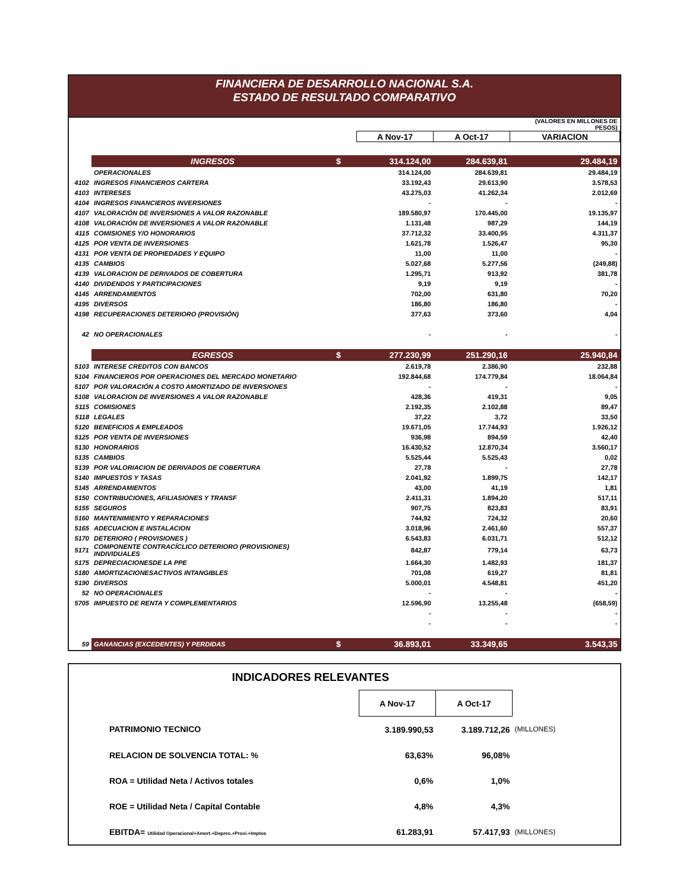FINANCIERA DE DESARROLLO NACIONAL S.A.
ESTADO DE RESULTADO COMPARATIVO
| | | | | | (VALORES EN MILLONES DE PESOS) |
| | | | A Nov-17 | A Oct-17 | VARIACION |
| | INGRESOS | $ | 314.124,00 | 284.639,81 | 29.484,19 |
| | OPERACIONALES | | 314.124,00 | 284.639,81 | 29.484,19 |
| 4102 | INGRESOS FINANCIEROS CARTERA | | 33.192,43 | 29.613,90 | 3.578,53 |
| 4103 | INTERESES | | 43.275,03 | 41.262,34 | 2.012,69 |
| 4104 | INGRESOS FINANCIEROS INVERSIONES | | - | - | - |
| 4107 | VALORACIÓN DE INVERSIONES A VALOR RAZONABLE | | 189.580,97 | 170.445,00 | 19.135,97 |
| 4108 | VALORACIÓN DE INVERSIONES A VALOR RAZONABLE | | 1.131,48 | 987,29 | 144,19 |
| 4115 | COMISIONES Y/O HONORARIOS | | 37.712,32 | 33.400,95 | 4.311,37 |
| 4125 | POR VENTA DE INVERSIONES | | 1.621,78 | 1.526,47 | 95,30 |
| 4131 | POR VENTA DE PROPIEDADES Y EQUIPO | | 11,00 | 11,00 | - |
| 4135 | CAMBIOS | | 5.027,68 | 5.277,56 | (249,88) |
| 4139 | VALORACION DE DERIVADOS DE COBERTURA | | 1.295,71 | 913,92 | 381,78 |
| 4140 | DIVIDENDOS Y PARTICIPACIONES | | 9,19 | 9,19 | - |
| 4145 | ARRENDAMIENTOS | | 702,00 | 631,80 | 70,20 |
| 4195 | DIVERSOS | | 186,80 | 186,80 | - |
| 4198 | RECUPERACIONES DETERIORO (PROVISIÓN) | | 377,63 | 373,60 | 4,04 |
| 42 | NO OPERACIONALES | | - | - | - |
| | EGRESOS | $ | 277.230,99 | 251.290,16 | 25.940,84 |
| 5103 | INTERESE CREDITOS CON BANCOS | | 2.619,78 | 2.386,90 | 232,88 |
| 5104 | FINANCIEROS POR OPERACIONES DEL MERCADO MONETARIO | | 192.844,68 | 174.779,84 | 18.064,84 |
| 5107 | POR VALORACIÓN A COSTO AMORTIZADO DE INVERSIONES | | - | - | - |
| 5108 | VALORACION DE INVERSIONES A VALOR RAZONABLE | | 428,36 | 419,31 | 9,05 |
| 5115 | COMISIONES | | 2.192,35 | 2.102,88 | 89,47 |
| 5118 | LEGALES | | 37,22 | 3,72 | 33,50 |
| 5120 | BENEFICIOS A EMPLEADOS | | 19.671,05 | 17.744,93 | 1.926,12 |
| 5125 | POR VENTA DE INVERSIONES | | 936,98 | 894,59 | 42,40 |
| 5130 | HONORARIOS | | 16.430,52 | 12.870,34 | 3.560,17 |
| 5135 | CAMBIOS | | 5.525,44 | 5.525,43 | 0,02 |
| 5139 | POR VALORIACION DE DERIVADOS DE COBERTURA | | 27,78 | - | 27,78 |
| 5140 | IMPUESTOS Y TASAS | | 2.041,92 | 1.899,75 | 142,17 |
| 5145 | ARRENDAMIENTOS | | 43,00 | 41,19 | 1,81 |
| 5150 | CONTRIBUCIONES, AFILIASIONES Y TRANSF | | 2.411,31 | 1.894,20 | 517,11 |
| 5155 | SEGUROS | | 907,75 | 823,83 | 83,91 |
| 5160 | MANTENIMIENTO Y REPARACIONES | | 744,92 | 724,32 | 20,60 |
| 5165 | ADECUACION E INSTALACION | | 3.018,96 | 2.461,60 | 557,37 |
| 5170 | DETERIORO ( PROVISIONES ) | | 6.543,83 | 6.031,71 | 512,12 |
| 5171 | COMPONENTE CONTRACÍCLICO DETERIORO (PROVISIONES) INDIVIDUALES | | 842,87 | 779,14 | 63,73 |
| 5175 | DEPRECIACIONESDE LA PPE | | 1.664,30 | 1.482,93 | 181,37 |
| 5180 | AMORTIZACIONESACTIVOS INTANGIBLES | | 701,08 | 619,27 | 81,81 |
| 5190 | DIVERSOS | | 5.000,01 | 4.548,81 | 451,20 |
| 52 | NO OPERACIONALES | | - | - | - |
| 5705 | IMPUESTO DE RENTA Y COMPLEMENTARIOS | | 12.596,90 | 13.255,48 | (658,59) |
| | | | - | - | - |
| | | | - | - | - |
| 59 | GANANCIAS (EXCEDENTES) Y PERDIDAS | $ | 36.893,01 | 33.349,65 | 3.543,35 |
| INDICADORES RELEVANTES | | | |
| | A Nov-17 | A Oct-17 | |
| PATRIMONIO TECNICO | 3.189.990,53 | 3.189.712,26 | (MILLONES) |
| RELACION DE SOLVENCIA TOTAL: % | 63,63% | 96,08% | |
| ROA = Utilidad Neta / Activos totales | 0,6% | 1,0% | |
| ROE = Utilidad Neta / Capital Contable | 4,8% | 4,3% | |
| EBITDA= Utilidad Operacional+Amort.+Deprec.+Provi.+Imptos | 61.283,91 | 57.417,93 | (MILLONES) |